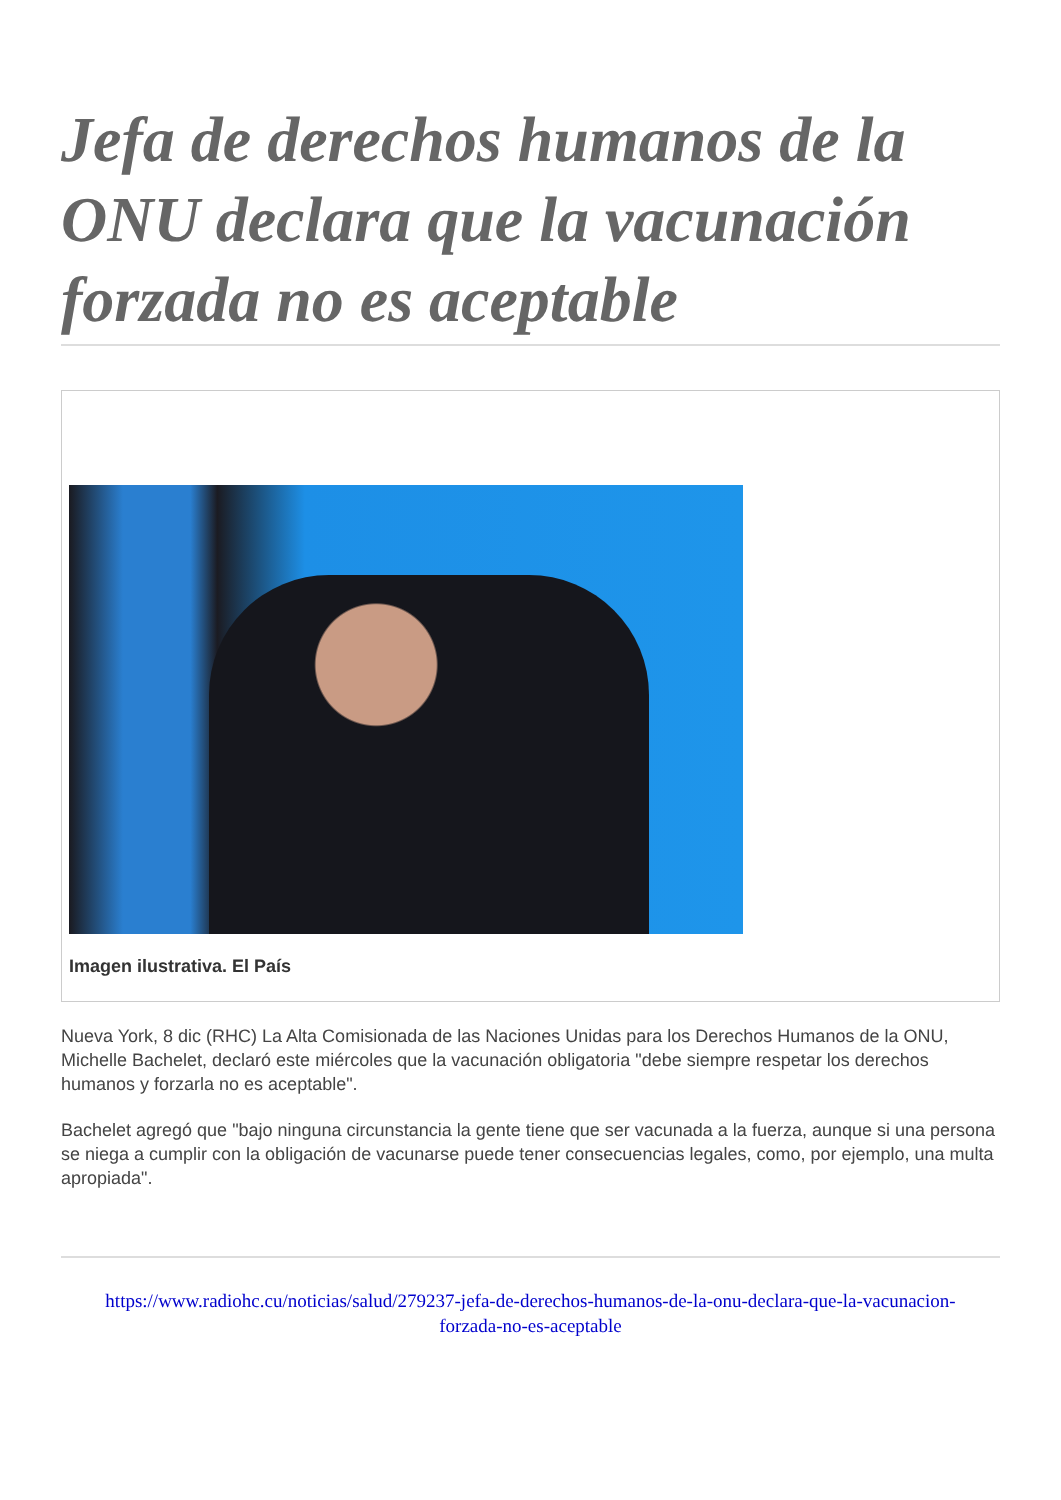Jefa de derechos humanos de la ONU declara que la vacunación forzada no es aceptable
Imagen ilustrativa. El País
Nueva York, 8 dic (RHC) La Alta Comisionada de las Naciones Unidas para los Derechos Humanos de la ONU, Michelle Bachelet, declaró este miércoles que la vacunación obligatoria "debe siempre respetar los derechos humanos y forzarla no es aceptable".
Bachelet agregó que "bajo ninguna circunstancia la gente tiene que ser vacunada a la fuerza, aunque si una persona se niega a cumplir con la obligación de vacunarse puede tener consecuencias legales, como, por ejemplo, una multa apropiada".
https://www.radiohc.cu/noticias/salud/279237-jefa-de-derechos-humanos-de-la-onu-declara-que-la-vacunacion-forzada-no-es-aceptable